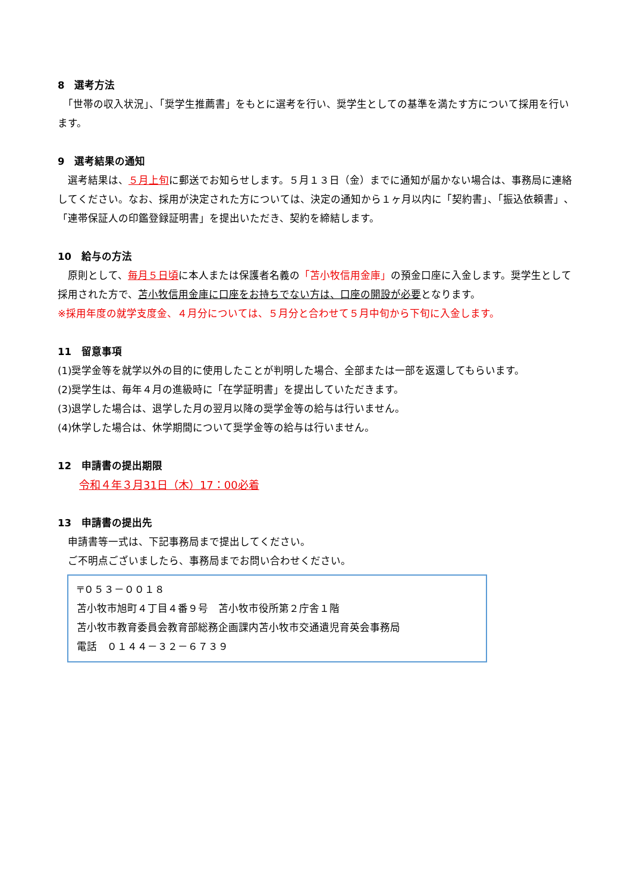8　選考方法
　「世帯の収入状況」、「奨学生推薦書」をもとに選考を行い、奨学生としての基準を満たす方について採用を行います。
9　選考結果の通知
　選考結果は、５月上旬に郵送でお知らせします。５月１３日（金）までに通知が届かない場合は、事務局に連絡してください。なお、採用が決定された方については、決定の通知から１ヶ月以内に「契約書」、「振込依頼書」、「連帯保証人の印鑑登録証明書」を提出いただき、契約を締結します。
10　給与の方法
　原則として、毎月５日頃に本人または保護者名義の「苫小牧信用金庫」の預金口座に入金します。奨学生として採用された方で、苫小牧信用金庫に口座をお持ちでない方は、口座の開設が必要となります。
※採用年度の就学支度金、４月分については、５月分と合わせて５月中旬から下旬に入金します。
11　留意事項
(1)奨学金等を就学以外の目的に使用したことが判明した場合、全部または一部を返還してもらいます。
(2)奨学生は、毎年４月の進級時に「在学証明書」を提出していただきます。
(3)退学した場合は、退学した月の翌月以降の奨学金等の給与は行いません。
(4)休学した場合は、休学期間について奨学金等の給与は行いません。
12　申請書の提出期限
令和４年３月31日（木）17：00必着
13　申請書の提出先
　申請書等一式は、下記事務局まで提出してください。
　ご不明点ございましたら、事務局までお問い合わせください。
〒０５３－００１８
苫小牧市旭町４丁目４番９号　苫小牧市役所第２庁舎１階
苫小牧市教育委員会教育部総務企画課内苫小牧市交通遺児育英会事務局
電話　０１４４－３２－６７３９